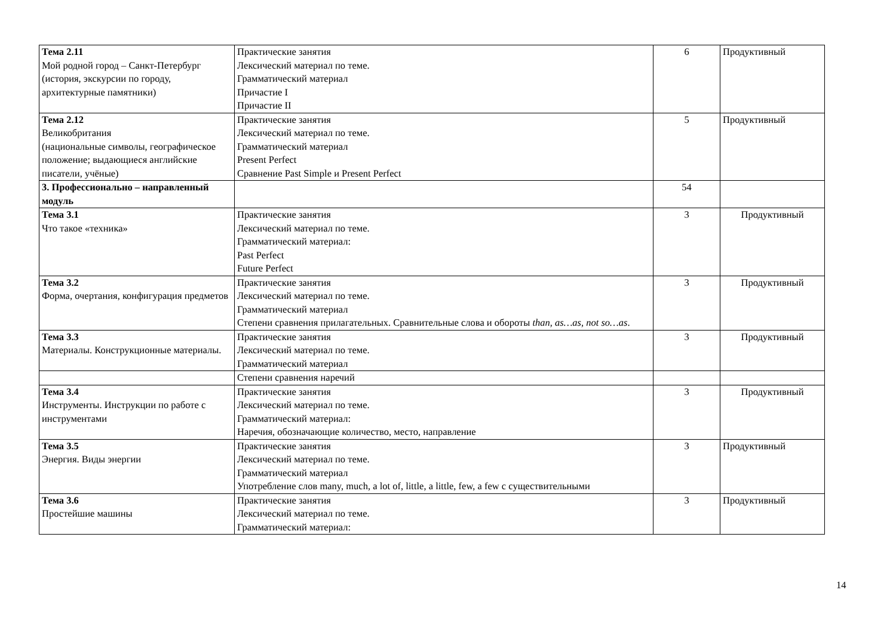| Тема 2.11 Мой родной город – Санкт-Петербург (история, экскурсии по городу, архитектурные памятники) | Практические занятия Лексический материал по теме. Грамматический материал Причастие I Причастие II | 6 | Продуктивный |
| Тема 2.12 Великобритания (национальные символы, географическое положение; выдающиеся английские писатели, учёные) | Практические занятия Лексический материал по теме. Грамматический материал Present Perfect Сравнение Past Simple и Present Perfect | 5 | Продуктивный |
| 3. Профессионально – направленный модуль | | 54 | |
| Тема 3.1 Что такое «техника» | Практические занятия Лексический материал по теме. Грамматический материал: Past Perfect Future Perfect | 3 | Продуктивный |
| Тема 3.2 Форма, очертания, конфигурация предметов | Практические занятия Лексический материал по теме. Грамматический материал Степени сравнения прилагательных. Сравнительные слова и обороты than, as…as, not so…as . | 3 | Продуктивный |
| Тема 3.3 Материалы. Конструкционные материалы. | Практические занятия Лексический материал по теме. Грамматический материал | 3 | Продуктивный |
| | Степени сравнения наречий | | |
| Тема 3.4 Инструменты. Инструкции по работе с инструментами | Практические занятия Лексический материал по теме. Грамматический материал: Наречия, обозначающие количество, место, направление | 3 | Продуктивный |
| Тема 3.5 Энергия. Виды энергии | Практические занятия Лексический материал по теме. Грамматический материал Употребление слов many, much, a lot of, little, a little, few, a few с существительными | 3 | Продуктивный |
| Тема 3.6 Простейшие машины | Практические занятия Лексический материал по теме. Грамматический материал: | 3 | Продуктивный |
14